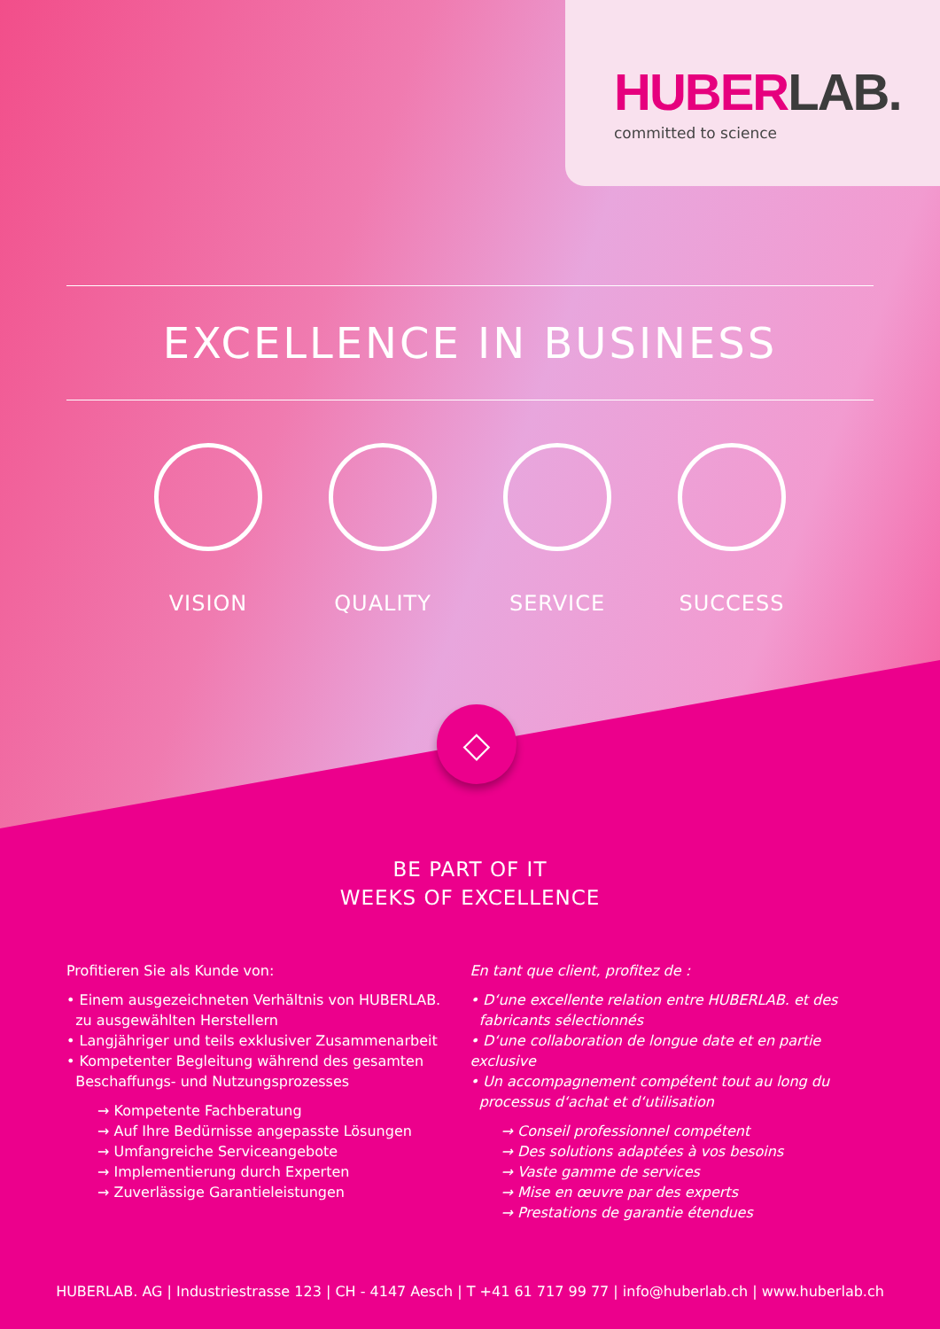HUBER LAB.
committed to science
EXCELLENCE IN BUSINESS
VISION QUALITY SERVICE SUCCESS
◇
BE PART OF IT
WEEKS OF EXCELLENCE
Profitieren Sie als Kunde von:
• Einem ausgezeichneten Verhältnis von HUBERLAB.
zu ausgewählten Herstellern
• Langjähriger und teils exklusiver Zusammenarbeit
• Kompetenter Begleitung während des gesamten
Beschaffungs- und Nutzungsprozesses
→ Kompetente Fachberatung
→ Auf Ihre Bedürnisse angepasste Lösungen
→ Umfangreiche Serviceangebote
→ Implementierung durch Experten
→ Zuverlässige Garantieleistungen
En tant que client, profitez de :
• D‘une excellente relation entre HUBERLAB. et des
fabricants sélectionnés
• D‘une collaboration de longue date et en partie exclusive
• Un accompagnement compétent tout au long du
processus d‘achat et d‘utilisation
→ Conseil professionnel compétent
→ Des solutions adaptées à vos besoins
→ Vaste gamme de services
→ Mise en œuvre par des experts
→ Prestations de garantie étendues
HUBERLAB. AG | Industriestrasse 123 | CH - 4147 Aesch | T +41 61 717 99 77 | info@huberlab.ch | www.huberlab.ch